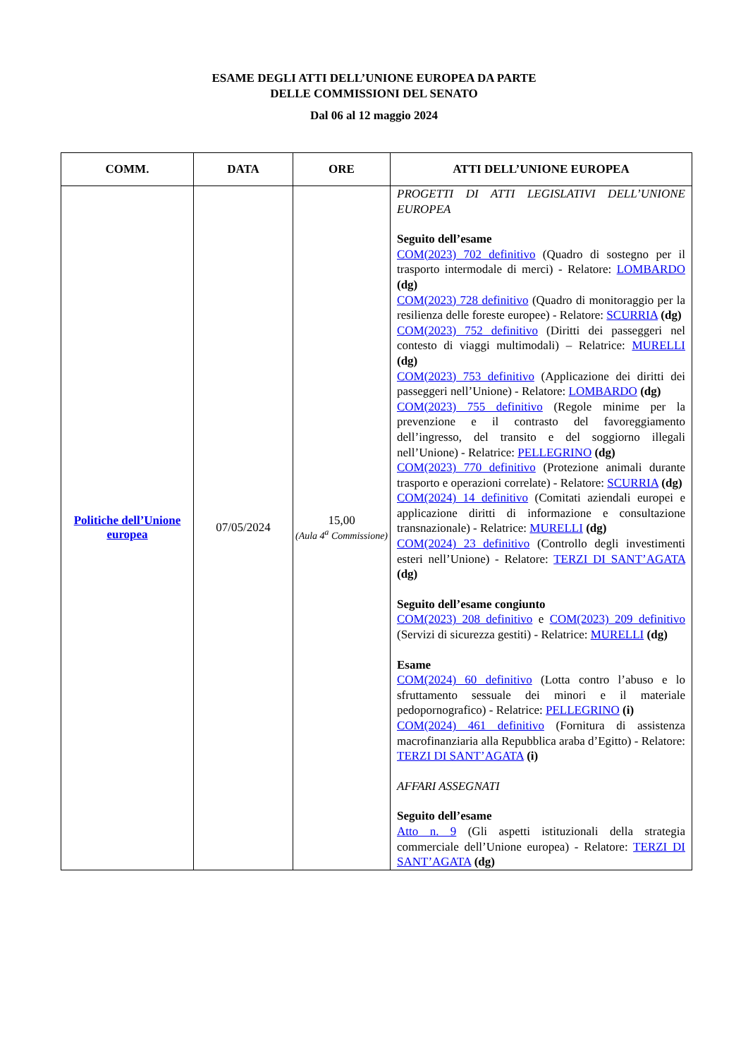ESAME DEGLI ATTI DELL’UNIONE EUROPEA DA PARTE
DELLE COMMISSIONI DEL SENATO
Dal 06 al 12 maggio 2024
| COMM. | DATA | ORE | ATTI DELL’UNIONE EUROPEA |
| --- | --- | --- | --- |
| Politiche dell’Unione europea | 07/05/2024 | 15,00 (Aula 4<sup>a</sup> Commissione) | PROGETTI DI ATTI LEGISLATIVI DELL’UNIONE EUROPEA Seguito dell’esame COM(2023) 702 definitivo (Quadro di sostegno per il trasporto intermodale di merci) - Relatore: LOMBARDO (dg) COM(2023) 728 definitivo (Quadro di monitoraggio per la resilienza delle foreste europee) - Relatore: SCURRIA (dg) COM(2023) 752 definitivo (Diritti dei passeggeri nel contesto di viaggi multimodali) – Relatrice: MURELLI (dg) COM(2023) 753 definitivo (Applicazione dei diritti dei passeggeri nell’Unione) - Relatore: LOMBARDO (dg) COM(2023) 755 definitivo (Regole minime per la prevenzione e il contrasto del favoreggiamento dell’ingresso, del transito e del soggiorno illegali nell’Unione) - Relatrice: PELLEGRINO (dg) COM(2023) 770 definitivo (Protezione animali durante trasporto e operazioni correlate) - Relatore: SCURRIA (dg) COM(2024) 14 definitivo (Comitati aziendali europei e applicazione diritti di informazione e consultazione transnazionale) - Relatrice: MURELLI (dg) COM(2024) 23 definitivo (Controllo degli investimenti esteri nell’Unione) - Relatore: TERZI DI SANT’AGATA (dg) Seguito dell’esame congiunto COM(2023) 208 definitivo e COM(2023) 209 definitivo (Servizi di sicurezza gestiti) - Relatrice: MURELLI (dg) Esame COM(2024) 60 definitivo (Lotta contro l’abuso e lo sfruttamento sessuale dei minori e il materiale pedopornografico) - Relatrice: PELLEGRINO (i) COM(2024) 461 definitivo (Fornitura di assistenza macrofinanziaria alla Repubblica araba d’Egitto) - Relatore: TERZI DI SANT’AGATA (i) AFFARI ASSEGNATI Seguito dell’esame Atto n. 9 (Gli aspetti istituzionali della strategia commerciale dell’Unione europea) - Relatore: TERZI DI SANT’AGATA (dg) |